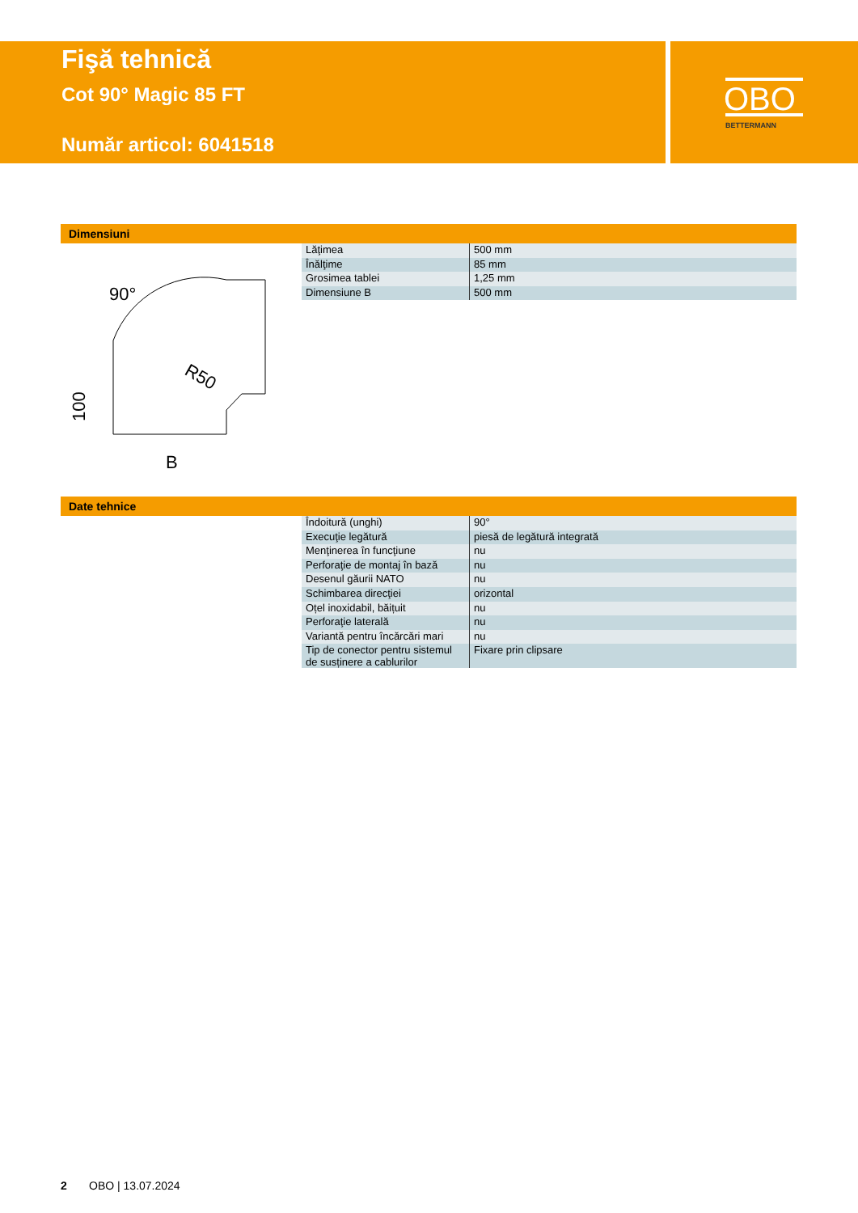Fişă tehnică
Cot 90° Magic 85 FT
Număr articol: 6041518
OBO
BETTERMANN
Dimensiuni
90°
R50
B
100
| Lăţimea | 500 mm |
| Înălţime | 85 mm |
| Grosimea tablei | 1,25 mm |
| Dimensiune B | 500 mm |
Date tehnice
| Îndoitură (unghi) | 90° |
| Execuţie legătură | piesă de legătură integrată |
| Menţinerea în funcţiune | nu |
| Perforaţie de montaj în bază | nu |
| Desenul găurii NATO | nu |
| Schimbarea direcţiei | orizontal |
| Oțel inoxidabil, băițuit | nu |
| Perforaţie laterală | nu |
| Variantă pentru încărcări mari | nu |
| Tip de conector pentru sistemul de susținere a cablurilor | Fixare prin clipsare |
2 OBO | 13.07.2024